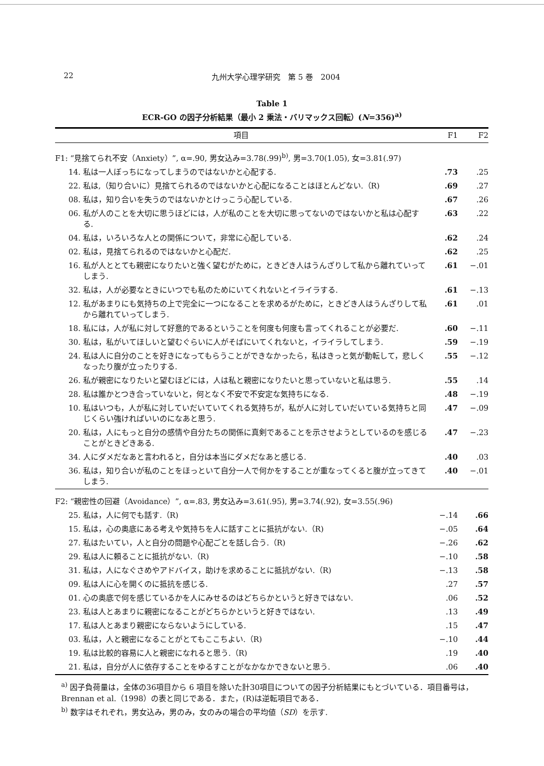22 九州大学心理学研究　第 5 巻　2004
Table 1
ECR-GO の因子分析結果（最小 2 乗法・バリマックス回転）(N=356)<sup>a)</sup>
| 項目 | | F1 | F2 |
| --- | --- | --- | --- |
| F1: “見捨てられ不安（Anxiety）”, α=.90, 男女込み=3.78(.99)<sup>b)</sup>, 男=3.70(1.05), 女=3.81(.97) | | | |
| 14. | 私は一人ぼっちになってしまうのではないかと心配する. | .73 | .25 |
| 22. | 私は,（知り合いに）見捨てられるのではないかと心配になることはほとんどない.（R) | .69 | .27 |
| 08. | 私は，知り合いを失うのではないかとけっこう心配している. | .67 | .26 |
| 06. | 私が人のことを大切に思うほどには，人が私のことを大切に思ってないのではないかと私は心配する. | .63 | .22 |
| 04. | 私は，いろいろな人との関係について，非常に心配している. | .62 | .24 |
| 02. | 私は，見捨てられるのではないかと心配だ. | .62 | .25 |
| 16. | 私が人ととても親密になりたいと強く望むがために，ときどき人はうんざりして私から離れていってしまう. | .61 | −.01 |
| 32. | 私は，人が必要なときにいつでも私のためにいてくれないとイライラする. | .61 | −.13 |
| 12. | 私があまりにも気持ちの上で完全に一つになることを求めるがために，ときどき人はうんざりして私から離れていってしまう. | .61 | .01 |
| 18. | 私には，人が私に対して好意的であるということを何度も何度も言ってくれることが必要だ. | .60 | −.11 |
| 30. | 私は，私がいてほしいと望むぐらいに人がそばにいてくれないと，イライラしてしまう. | .59 | −.19 |
| 24. | 私は人に自分のことを好きになってもらうことができなかったら，私はきっと気が動転して，悲しくなったり腹が立ったりする. | .55 | −.12 |
| 26. | 私が親密になりたいと望むほどには，人は私と親密になりたいと思っていないと私は思う. | .55 | .14 |
| 28. | 私は誰かとつき合っていないと，何となく不安で不安定な気持ちになる. | .48 | −.19 |
| 10. | 私はいつも，人が私に対していだいていてくれる気持ちが，私が人に対していだいている気持ちと同じくらい強ければいいのになあと思う. | .47 | −.09 |
| 20. | 私は，人にもっと自分の感情や自分たちの関係に真剣であることを示させようとしているのを感じることがときどきある. | .47 | −.23 |
| 34. | 人にダメだなあと言われると，自分は本当にダメだなあと感じる. | .40 | .03 |
| 36. | 私は，知り合いが私のことをほっといて自分一人で何かをすることが重なってくると腹が立ってきてしまう. | .40 | −.01 |
| F2: “親密性の回避（Avoidance）”, α=.83, 男女込み=3.61(.95), 男=3.74(.92), 女=3.55(.96) | | | |
| 25. | 私は，人に何でも話す.（R) | −.14 | .66 |
| 15. | 私は，心の奥底にある考えや気持ちを人に話すことに抵抗がない.（R) | −.05 | .64 |
| 27. | 私はたいてい，人と自分の問題や心配ごとを話し合う.（R) | −.26 | .62 |
| 29. | 私は人に頼ることに抵抗がない.（R) | −.10 | .58 |
| 31. | 私は，人になぐさめやアドバイス，助けを求めることに抵抗がない.（R) | −.13 | .58 |
| 09. | 私は人に心を開くのに抵抗を感じる. | .27 | .57 |
| 01. | 心の奥底で何を感じているかを人にみせるのはどちらかというと好きではない. | .06 | .52 |
| 23. | 私は人とあまりに親密になることがどちらかというと好きではない. | .13 | .49 |
| 17. | 私は人とあまり親密にならないようにしている. | .15 | .47 |
| 03. | 私は，人と親密になることがとてもここちよい.（R) | −.10 | .44 |
| 19. | 私は比較的容易に人と親密になれると思う.（R) | .19 | .40 |
| 21. | 私は，自分が人に依存することをゆるすことがなかなかできないと思う. | .06 | .40 |
<sup>a)</sup> 因子負荷量は，全体の36項目から 6 項目を除いた計30項目についての因子分析結果にもとづいている．項目番号は，Brennan et al.（1998）の表と同じである．また，(R)は逆転項目である．
<sup>b)</sup> 数字はそれぞれ，男女込み，男のみ，女のみの場合の平均値（SD）を示す.